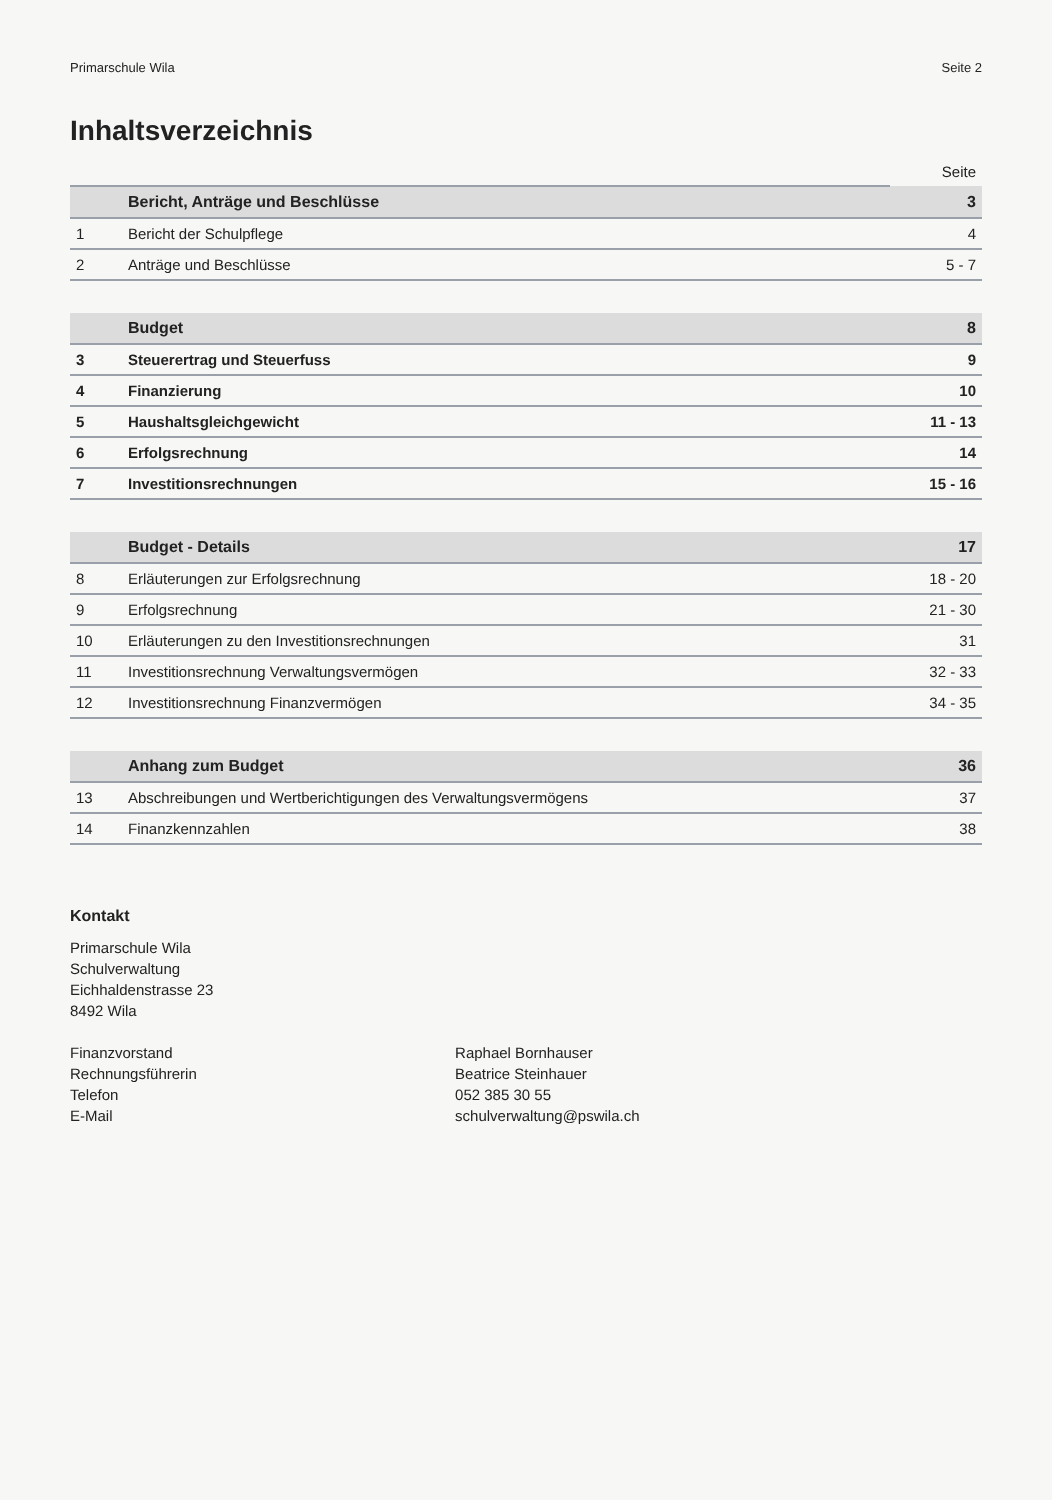Primarschule Wila Seite 2
Inhaltsverzeichnis
| | | Seite |
| --- | --- | --- |
| | Bericht, Anträge und Beschlüsse | 3 |
| 1 | Bericht der Schulpflege | 4 |
| 2 | Anträge und Beschlüsse | 5 - 7 |
| | Budget | 8 |
| 3 | Steuerertrag und Steuerfuss | 9 |
| 4 | Finanzierung | 10 |
| 5 | Haushaltsgleichgewicht | 11 - 13 |
| 6 | Erfolgsrechnung | 14 |
| 7 | Investitionsrechnungen | 15 - 16 |
| | Budget - Details | 17 |
| 8 | Erläuterungen zur Erfolgsrechnung | 18 - 20 |
| 9 | Erfolgsrechnung | 21 - 30 |
| 10 | Erläuterungen zu den Investitionsrechnungen | 31 |
| 11 | Investitionsrechnung Verwaltungsvermögen | 32 - 33 |
| 12 | Investitionsrechnung Finanzvermögen | 34 - 35 |
| | Anhang zum Budget | 36 |
| 13 | Abschreibungen und Wertberichtigungen des Verwaltungsvermögens | 37 |
| 14 | Finanzkennzahlen | 38 |
Kontakt
Primarschule Wila
Schulverwaltung
Eichhaldenstrasse 23
8492 Wila
| Finanzvorstand | Raphael Bornhauser |
| Rechnungsführerin | Beatrice Steinhauer |
| Telefon | 052 385 30 55 |
| E-Mail | schulverwaltung@pswila.ch |